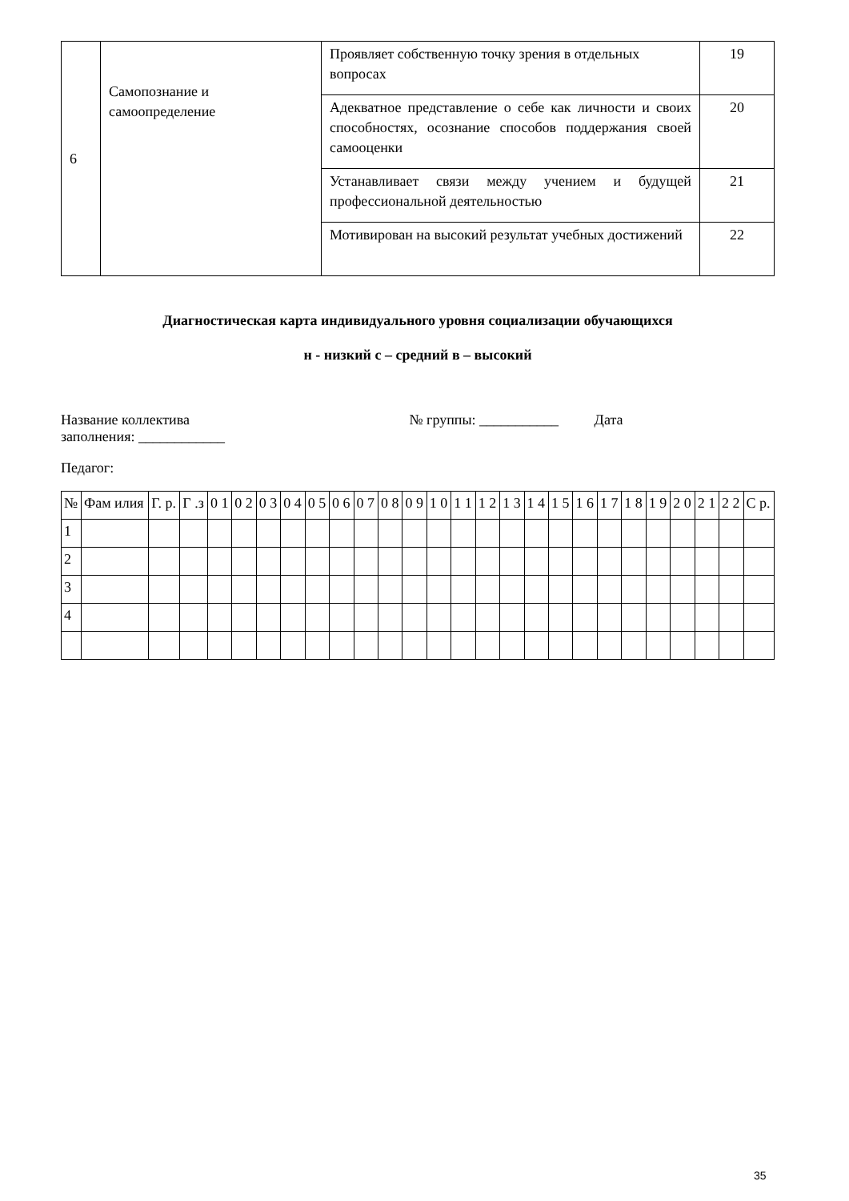| 6 | Самопознание и самоопределение | Проявляет собственную точку зрения в отдельных вопросах | 19 |
| | | Адекватное представление о себе как личности и своих способностях, осознание способов поддержания своей самооценки | 20 |
| | | Устанавливает связи между учением и будущей профессиональной деятельностью | 21 |
| | | Мотивирован на высокий результат учебных достижений | 22 |
Диагностическая карта индивидуального уровня социализации обучающихся
н - низкий с – средний в – высокий
Название коллектива № группы: ___________ Дата
заполнения: ____________
Педагог:
| № | Фам илия | Г. р. | Г .з | 0 1 | 0 2 | 0 3 | 0 4 | 0 5 | 0 6 | 0 7 | 0 8 | 0 9 | 1 0 | 1 1 | 1 2 | 1 3 | 1 4 | 1 5 | 1 6 | 1 7 | 1 8 | 1 9 | 2 0 | 2 1 | 2 2 | С р. |
| 1 | | | | | | | | | | | | | | | | | | | | | | | | | | |
| 2 | | | | | | | | | | | | | | | | | | | | | | | | | | |
| 3 | | | | | | | | | | | | | | | | | | | | | | | | | | |
| 4 | | | | | | | | | | | | | | | | | | | | | | | | | | |
35